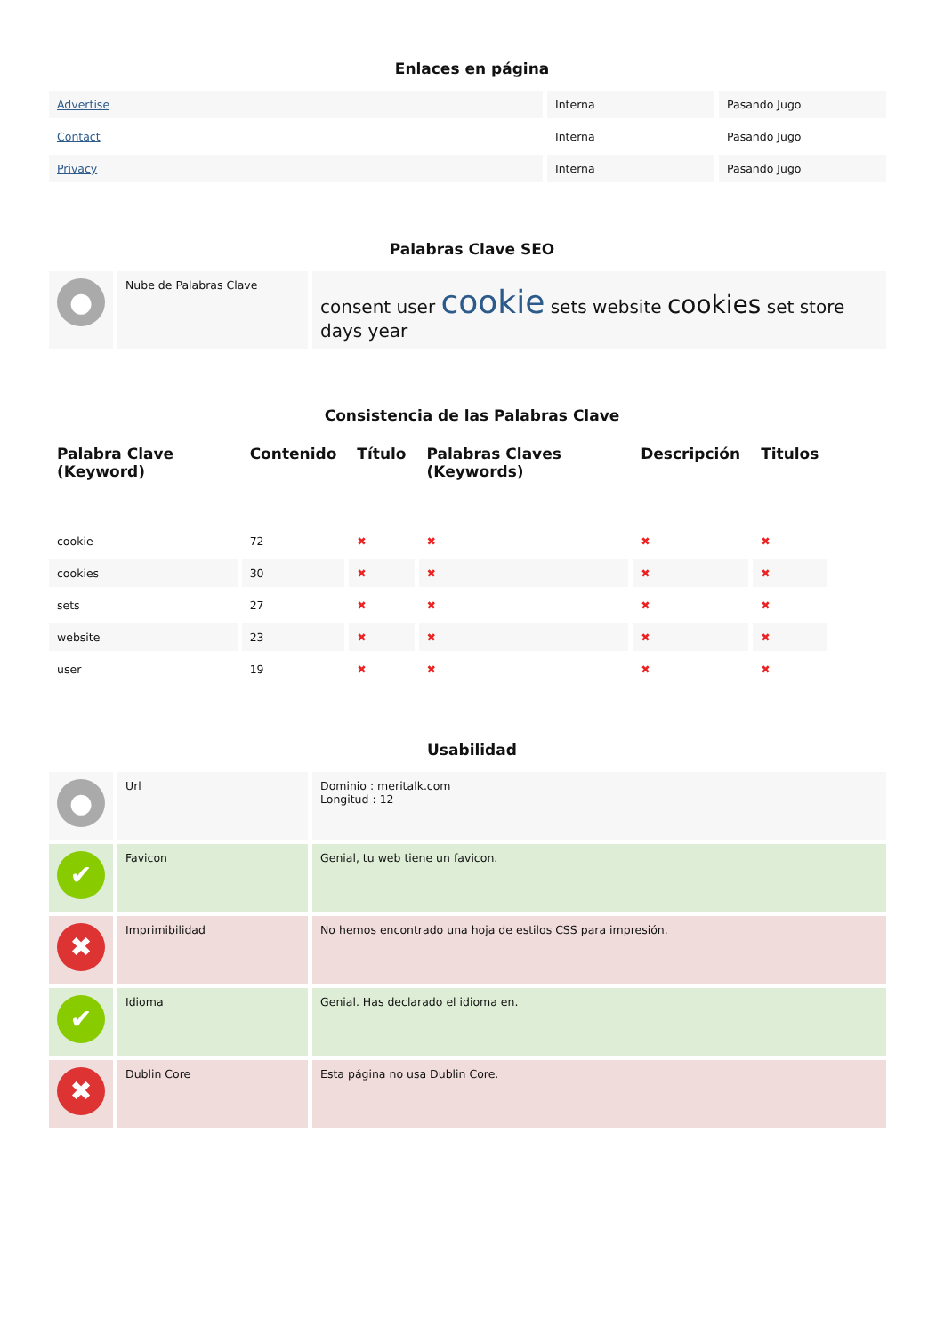Enlaces en página
| Advertise | Interna | Pasando Jugo |
| Contact | Interna | Pasando Jugo |
| Privacy | Interna | Pasando Jugo |
Palabras Clave SEO
| ● | Nube de Palabras Clave | consent user cookie sets website cookies set store days year |
Consistencia de las Palabras Clave
| Palabra Clave (Keyword) | Contenido | Título | Palabras Claves (Keywords) | Descripción | Titulos |
| --- | --- | --- | --- | --- | --- |
| cookie | 72 | ✖ | ✖ | ✖ | ✖ |
| cookies | 30 | ✖ | ✖ | ✖ | ✖ |
| sets | 27 | ✖ | ✖ | ✖ | ✖ |
| website | 23 | ✖ | ✖ | ✖ | ✖ |
| user | 19 | ✖ | ✖ | ✖ | ✖ |
Usabilidad
| ● | Url | Dominio : meritalk.com Longitud : 12 |
| ✔ | Favicon | Genial, tu web tiene un favicon. |
| ✖ | Imprimibilidad | No hemos encontrado una hoja de estilos CSS para impresión. |
| ✔ | Idioma | Genial. Has declarado el idioma en. |
| ✖ | Dublin Core | Esta página no usa Dublin Core. |